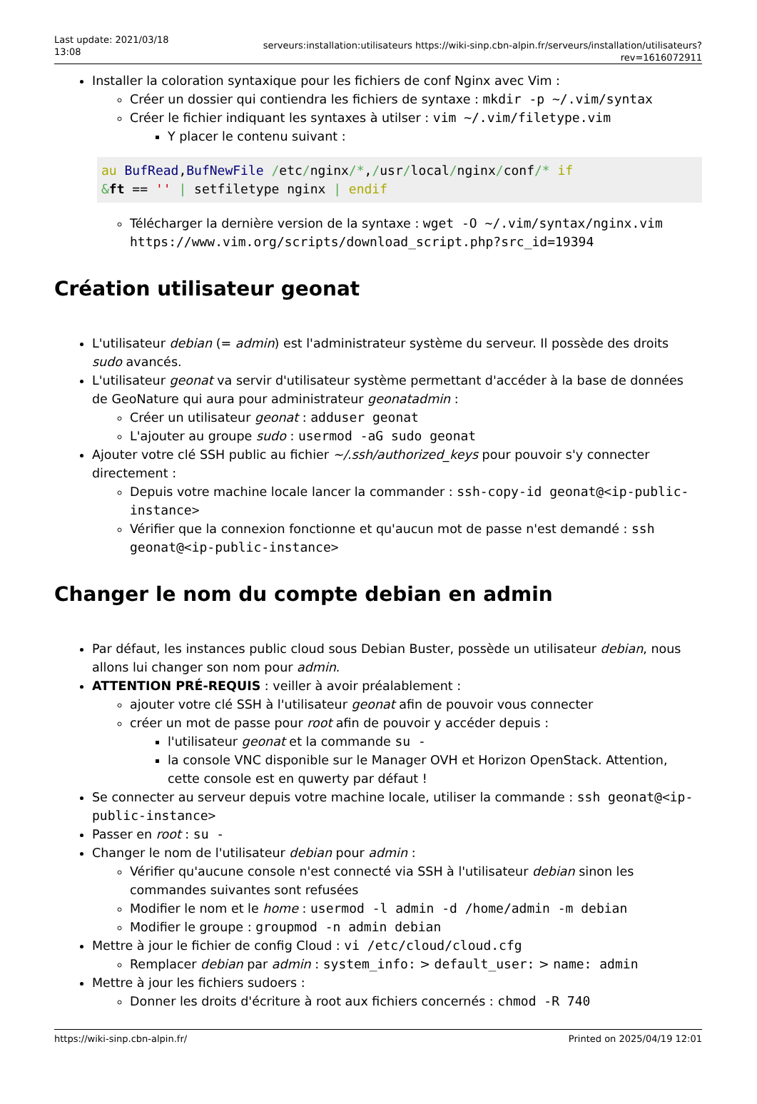Last update: 2021/03/18 13:08
serveurs:installation:utilisateurs https://wiki-sinp.cbn-alpin.fr/serveurs/installation/utilisateurs?rev=1616072911
Installer la coloration syntaxique pour les fichiers de conf Nginx avec Vim :
Créer un dossier qui contiendra les fichiers de syntaxe : mkdir -p ~/.vim/syntax
Créer le fichier indiquant les syntaxes à utilser : vim ~/.vim/filetype.vim
Y placer le contenu suivant :
au BufRead,BufNewFile /etc/nginx/*,/usr/local/nginx/conf/* if
&ft == '' | setfiletype nginx | endif
Télécharger la dernière version de la syntaxe : wget -O ~/.vim/syntax/nginx.vim https://www.vim.org/scripts/download_script.php?src_id=19394
Création utilisateur geonat
L'utilisateur debian (= admin) est l'administrateur système du serveur. Il possède des droits sudo avancés.
L'utilisateur geonat va servir d'utilisateur système permettant d'accéder à la base de données de GeoNature qui aura pour administrateur geonatadmin :
Créer un utilisateur geonat : adduser geonat
L'ajouter au groupe sudo : usermod -aG sudo geonat
Ajouter votre clé SSH public au fichier ~/.ssh/authorized_keys pour pouvoir s'y connecter directement :
Depuis votre machine locale lancer la commander : ssh-copy-id geonat@<ip-public-instance>
Vérifier que la connexion fonctionne et qu'aucun mot de passe n'est demandé : ssh geonat@<ip-public-instance>
Changer le nom du compte debian en admin
Par défaut, les instances public cloud sous Debian Buster, possède un utilisateur debian, nous allons lui changer son nom pour admin.
ATTENTION PRÉ-REQUIS : veiller à avoir préalablement :
ajouter votre clé SSH à l'utilisateur geonat afin de pouvoir vous connecter
créer un mot de passe pour root afin de pouvoir y accéder depuis :
l'utilisateur geonat et la commande su -
la console VNC disponible sur le Manager OVH et Horizon OpenStack. Attention, cette console est en quwerty par défaut !
Se connecter au serveur depuis votre machine locale, utiliser la commande : ssh geonat@<ip-public-instance>
Passer en root : su -
Changer le nom de l'utilisateur debian pour admin :
Vérifier qu'aucune console n'est connecté via SSH à l'utilisateur debian sinon les commandes suivantes sont refusées
Modifier le nom et le home : usermod -l admin -d /home/admin -m debian
Modifier le groupe : groupmod -n admin debian
Mettre à jour le fichier de config Cloud : vi /etc/cloud/cloud.cfg
Remplacer debian par admin : system_info: > default_user: > name: admin
Mettre à jour les fichiers sudoers :
Donner les droits d'écriture à root aux fichiers concernés : chmod -R 740
https://wiki-sinp.cbn-alpin.fr/ Printed on 2025/04/19 12:01